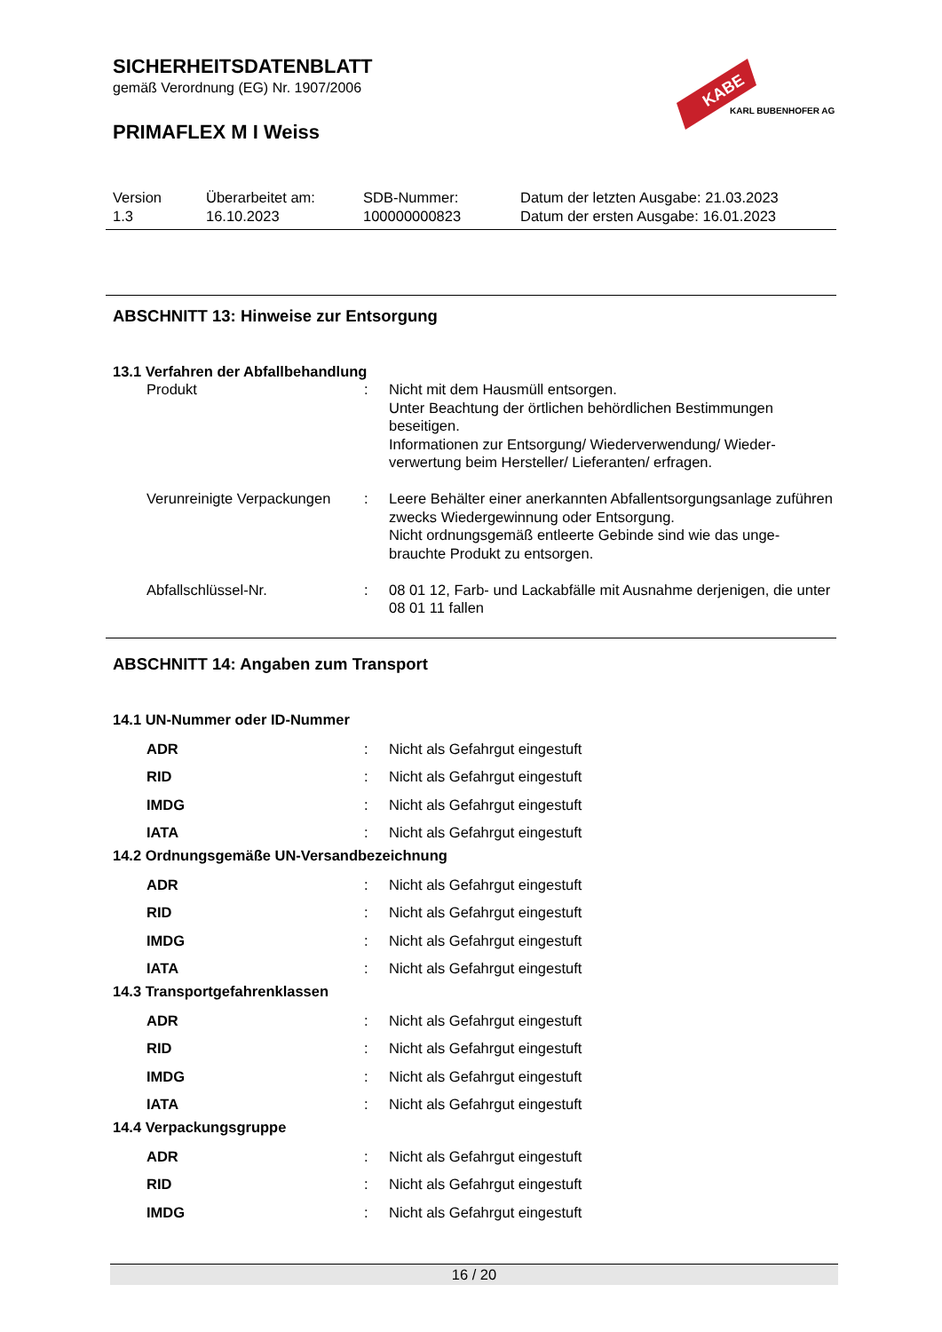SICHERHEITSDATENBLATT
gemäß Verordnung (EG) Nr. 1907/2006
PRIMAFLEX M I Weiss
KABE
KARL BUBENHOFER AG
| Version 1.3 | Überarbeitet am: 16.10.2023 | SDB-Nummer: 100000000823 | Datum der letzten Ausgabe: 21.03.2023 Datum der ersten Ausgabe: 16.01.2023 |
ABSCHNITT 13: Hinweise zur Entsorgung
13.1 Verfahren der Abfallbehandlung
| Produkt | : | Nicht mit dem Hausmüll entsorgen. Unter Beachtung der örtlichen behördlichen Bestimmungen beseitigen. Informationen zur Entsorgung/ Wiederverwendung/ Wieder-verwertung beim Hersteller/ Lieferanten/ erfragen. |
| Verunreinigte Verpackungen | : | Leere Behälter einer anerkannten Abfallentsorgungsanlage zuführen zwecks Wiedergewinnung oder Entsorgung. Nicht ordnungsgemäß entleerte Gebinde sind wie das unge-brauchte Produkt zu entsorgen. |
| Abfallschlüssel-Nr. | : | 08 01 12, Farb- und Lackabfälle mit Ausnahme derjenigen, die unter 08 01 11 fallen |
ABSCHNITT 14: Angaben zum Transport
14.1 UN-Nummer oder ID-Nummer
| ADR | : | Nicht als Gefahrgut eingestuft |
| RID | : | Nicht als Gefahrgut eingestuft |
| IMDG | : | Nicht als Gefahrgut eingestuft |
| IATA | : | Nicht als Gefahrgut eingestuft |
14.2 Ordnungsgemäße UN-Versandbezeichnung
| ADR | : | Nicht als Gefahrgut eingestuft |
| RID | : | Nicht als Gefahrgut eingestuft |
| IMDG | : | Nicht als Gefahrgut eingestuft |
| IATA | : | Nicht als Gefahrgut eingestuft |
14.3 Transportgefahrenklassen
| ADR | : | Nicht als Gefahrgut eingestuft |
| RID | : | Nicht als Gefahrgut eingestuft |
| IMDG | : | Nicht als Gefahrgut eingestuft |
| IATA | : | Nicht als Gefahrgut eingestuft |
14.4 Verpackungsgruppe
| ADR | : | Nicht als Gefahrgut eingestuft |
| RID | : | Nicht als Gefahrgut eingestuft |
| IMDG | : | Nicht als Gefahrgut eingestuft |
16 / 20